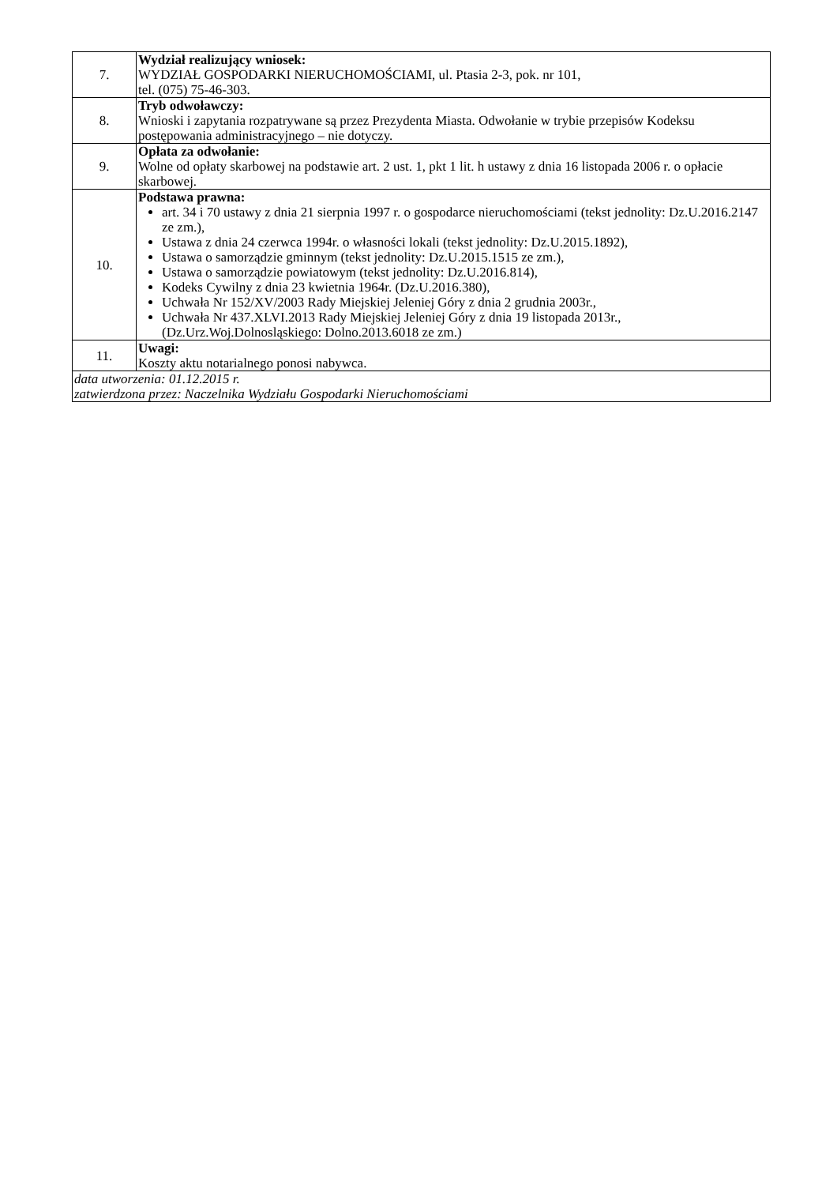| 7. | Wydział realizujący wniosek: WYDZIAŁ GOSPODARKI NIERUCHOMOŚCIAMI, ul. Ptasia 2-3, pok. nr 101, tel. (075) 75-46-303. |
| 8. | Tryb odwoławczy: Wnioski i zapytania rozpatrywane są przez Prezydenta Miasta. Odwołanie w trybie przepisów Kodeksu postępowania administracyjnego – nie dotyczy. |
| 9. | Opłata za odwołanie: Wolne od opłaty skarbowej na podstawie art. 2 ust. 1, pkt 1 lit. h ustawy z dnia 16 listopada 2006 r. o opłacie skarbowej. |
| 10. | Podstawa prawna: art. 34 i 70 ustawy z dnia 21 sierpnia 1997 r. o gospodarce nieruchomościami (tekst jednolity: Dz.U.2016.2147 ze zm.), Ustawa z dnia 24 czerwca 1994r. o własności lokali (tekst jednolity: Dz.U.2015.1892), Ustawa o samorządzie gminnym (tekst jednolity: Dz.U.2015.1515 ze zm.), Ustawa o samorządzie powiatowym (tekst jednolity: Dz.U.2016.814), Kodeks Cywilny z dnia 23 kwietnia 1964r. (Dz.U.2016.380), Uchwała Nr 152/XV/2003 Rady Miejskiej Jeleniej Góry z dnia 2 grudnia 2003r., Uchwała Nr 437.XLVI.2013 Rady Miejskiej Jeleniej Góry z dnia 19 listopada 2013r., (Dz.Urz.Woj.Dolnosląskiego: Dolno.2013.6018 ze zm.) |
| 11. | Uwagi: Koszty aktu notarialnego ponosi nabywca. |
| data utworzenia: 01.12.2015 r. zatwierdzona przez: Naczelnika Wydziału Gospodarki Nieruchomościami | |